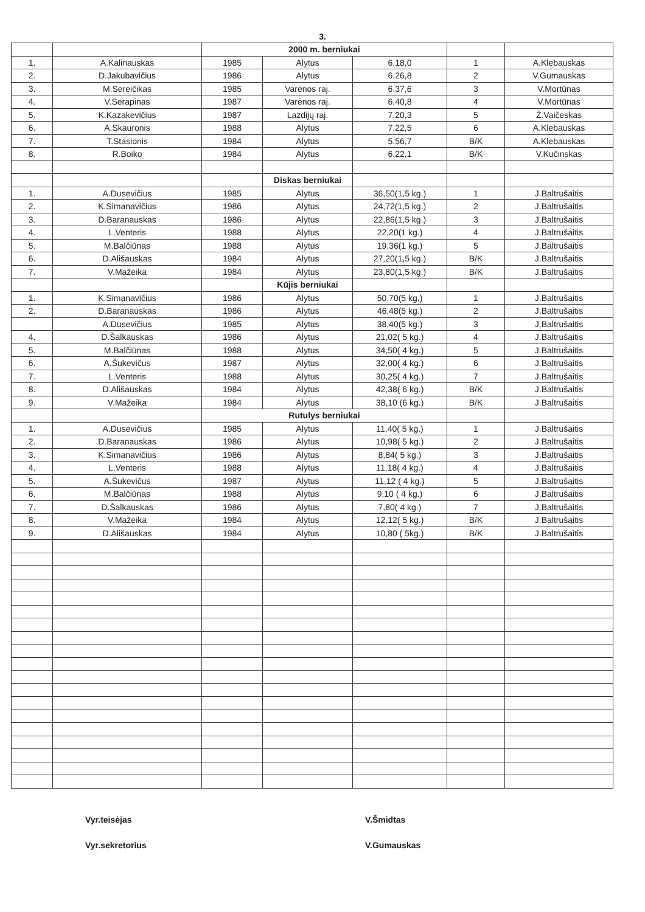3.
| | | 2000 m. berniukai | | | | |
| 1. | A.Kalinauskas | 1985 | Alytus | 6.18,0 | 1 | A.Klebauskas |
| 2. | D.Jakubavičius | 1986 | Alytus | 6.26,8 | 2 | V.Gumauskas |
| 3. | M.Sereičikas | 1985 | Varėnos raj. | 6.37,6 | 3 | V.Mortūnas |
| 4. | V.Serapinas | 1987 | Varėnos raj. | 6.40,8 | 4 | V.Mortūnas |
| 5. | K.Kazakevičius | 1987 | Lazdijų raj. | 7.20,3 | 5 | Ž.Vaičeskas |
| 6. | A.Skauronis | 1988 | Alytus | 7.22,5 | 6 | A.Klebauskas |
| 7. | T.Stasionis | 1984 | Alytus | 5.56,7 | B/K | A.Klebauskas |
| 8. | R.Boiko | 1984 | Alytus | 6.22,1 | B/K | V.Kučinskas |
| | | | Diskas berniukai | | | |
| 1. | A.Dusevičius | 1985 | Alytus | 36,50(1,5 kg.) | 1 | J.Baltrušaitis |
| 2. | K.Simanavičius | 1986 | Alytus | 24,72(1,5 kg.) | 2 | J.Baltrušaitis |
| 3. | D.Baranauskas | 1986 | Alytus | 22,86(1,5 kg.) | 3 | J.Baltrušaitis |
| 4. | L.Venteris | 1988 | Alytus | 22,20(1 kg.) | 4 | J.Baltrušaitis |
| 5. | M.Balčiūnas | 1988 | Alytus | 19,36(1 kg.) | 5 | J.Baltrušaitis |
| 6. | D.Ališauskas | 1984 | Alytus | 27,20(1,5 kg.) | B/K | J.Baltrušaitis |
| 7. | V.Mažeika | 1984 | Alytus | 23,80(1,5 kg.) | B/K | J.Baltrušaitis |
| | | | Kūjis berniukai | | | |
| 1. | K.Simanavičius | 1986 | Alytus | 50,70(5 kg.) | 1 | J.Baltrušaitis |
| 2. | D.Baranauskas | 1986 | Alytus | 46,48(5 kg.) | 2 | J.Baltrušaitis |
| | A.Dusevičius | 1985 | Alytus | 38,40(5 kg.) | 3 | J.Baltrušaitis |
| 4. | D.Šalkauskas | 1986 | Alytus | 21,02( 5 kg.) | 4 | J.Baltrušaitis |
| 5. | M.Balčiūnas | 1988 | Alytus | 34,50( 4 kg.) | 5 | J.Baltrušaitis |
| 6. | A.Šukevičus | 1987 | Alytus | 32,00( 4 kg.) | 6 | J.Baltrušaitis |
| 7. | L.Venteris | 1988 | Alytus | 30,25( 4 kg.) | 7 | J.Baltrušaitis |
| 8. | D.Ališauskas | 1984 | Alytus | 42,38( 6 kg.) | B/K | J.Baltrušaitis |
| 9. | V.Mažeika | 1984 | Alytus | 38,10 (6 kg.) | B/K | J.Baltrušaitis |
| | | Rutulys berniukai | | | | |
| 1. | A.Dusevičius | 1985 | Alytus | 11,40( 5 kg.) | 1 | J.Baltrušaitis |
| 2. | D.Baranauskas | 1986 | Alytus | 10,98( 5 kg.) | 2 | J.Baltrušaitis |
| 3. | K.Simanavičius | 1986 | Alytus | 8,84( 5 kg.) | 3 | J.Baltrušaitis |
| 4. | L.Venteris | 1988 | Alytus | 11,18( 4 kg.) | 4 | J.Baltrušaitis |
| 5. | A.Šukevičus | 1987 | Alytus | 11,12 ( 4 kg.) | 5 | J.Baltrušaitis |
| 6. | M.Balčiūnas | 1988 | Alytus | 9,10 ( 4 kg.) | 6 | J.Baltrušaitis |
| 7. | D.Šalkauskas | 1986 | Alytus | 7,80( 4 kg.) | 7 | J.Baltrušaitis |
| 8. | V.Mažeika | 1984 | Alytus | 12,12( 5 kg.) | B/K | J.Baltrušaitis |
| 9. | D.Ališauskas | 1984 | Alytus | 10,80 ( 5kg.) | B/K | J.Baltrušaitis |
Vyr.teisėjas
Vyr.sekretorius
V.Šmidtas
V.Gumauskas